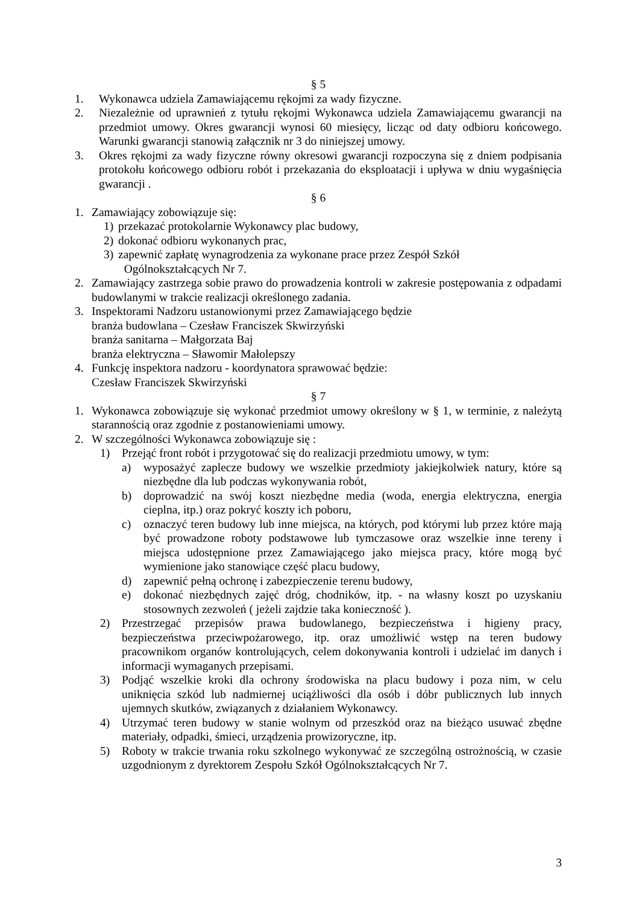§ 5
1. Wykonawca udziela Zamawiającemu rękojmi za wady fizyczne.
2. Niezależnie od uprawnień z tytułu rękojmi Wykonawca udziela Zamawiającemu gwarancji na przedmiot umowy. Okres gwarancji wynosi 60 miesięcy, licząc od daty odbioru końcowego. Warunki gwarancji stanowią załącznik nr 3 do niniejszej umowy.
3. Okres rękojmi za wady fizyczne równy okresowi gwarancji rozpoczyna się z dniem podpisania protokołu końcowego odbioru robót i przekazania do eksploatacji i upływa w dniu wygaśnięcia gwarancji .
§ 6
1. Zamawiający zobowiązuje się:
1) przekazać protokolarnie Wykonawcy plac budowy,
2) dokonać odbioru wykonanych prac,
3) zapewnić zapłatę wynagrodzenia za wykonane prace przez Zespół Szkół
Ogólnokształcących Nr 7.
2. Zamawiający zastrzega sobie prawo do prowadzenia kontroli w zakresie postępowania z odpadami budowlanymi w trakcie realizacji określonego zadania.
3. Inspektorami Nadzoru ustanowionymi przez Zamawiającego będzie
branża budowlana – Czesław Franciszek Skwirzyński
branża sanitarna – Małgorzata Baj
branża elektryczna – Sławomir Małolepszy
4. Funkcję inspektora nadzoru - koordynatora sprawować będzie:
Czesław Franciszek Skwirzyński
§ 7
1. Wykonawca zobowiązuje się wykonać przedmiot umowy określony w § 1, w terminie, z należytą starannością oraz zgodnie z postanowieniami umowy.
2. W szczególności Wykonawca zobowiązuje się :
1) Przejąć front robót i przygotować się do realizacji przedmiotu umowy, w tym:
a) wyposażyć zaplecze budowy we wszelkie przedmioty jakiejkolwiek natury, które są niezbędne dla lub podczas wykonywania robót,
b) doprowadzić na swój koszt niezbędne media (woda, energia elektryczna, energia cieplna, itp.) oraz pokryć koszty ich poboru,
c) oznaczyć teren budowy lub inne miejsca, na których, pod którymi lub przez które mają być prowadzone roboty podstawowe lub tymczasowe oraz wszelkie inne tereny i miejsca udostępnione przez Zamawiającego jako miejsca pracy, które mogą być wymienione jako stanowiące część placu budowy,
d) zapewnić pełną ochronę i zabezpieczenie terenu budowy,
e) dokonać niezbędnych zajęć dróg, chodników, itp. - na własny koszt po uzyskaniu stosownych zezwoleń ( jeżeli zajdzie taka konieczność ).
2) Przestrzegać przepisów prawa budowlanego, bezpieczeństwa i higieny pracy, bezpieczeństwa przeciwpożarowego, itp. oraz umożliwić wstęp na teren budowy pracownikom organów kontrolujących, celem dokonywania kontroli i udzielać im danych i informacji wymaganych przepisami.
3) Podjąć wszelkie kroki dla ochrony środowiska na placu budowy i poza nim, w celu uniknięcia szkód lub nadmiernej uciążliwości dla osób i dóbr publicznych lub innych ujemnych skutków, związanych z działaniem Wykonawcy.
4) Utrzymać teren budowy w stanie wolnym od przeszkód oraz na bieżąco usuwać zbędne materiały, odpadki, śmieci, urządzenia prowizoryczne, itp.
5) Roboty w trakcie trwania roku szkolnego wykonywać ze szczególną ostrożnością, w czasie uzgodnionym z dyrektorem Zespołu Szkół Ogólnokształcących Nr 7.
3